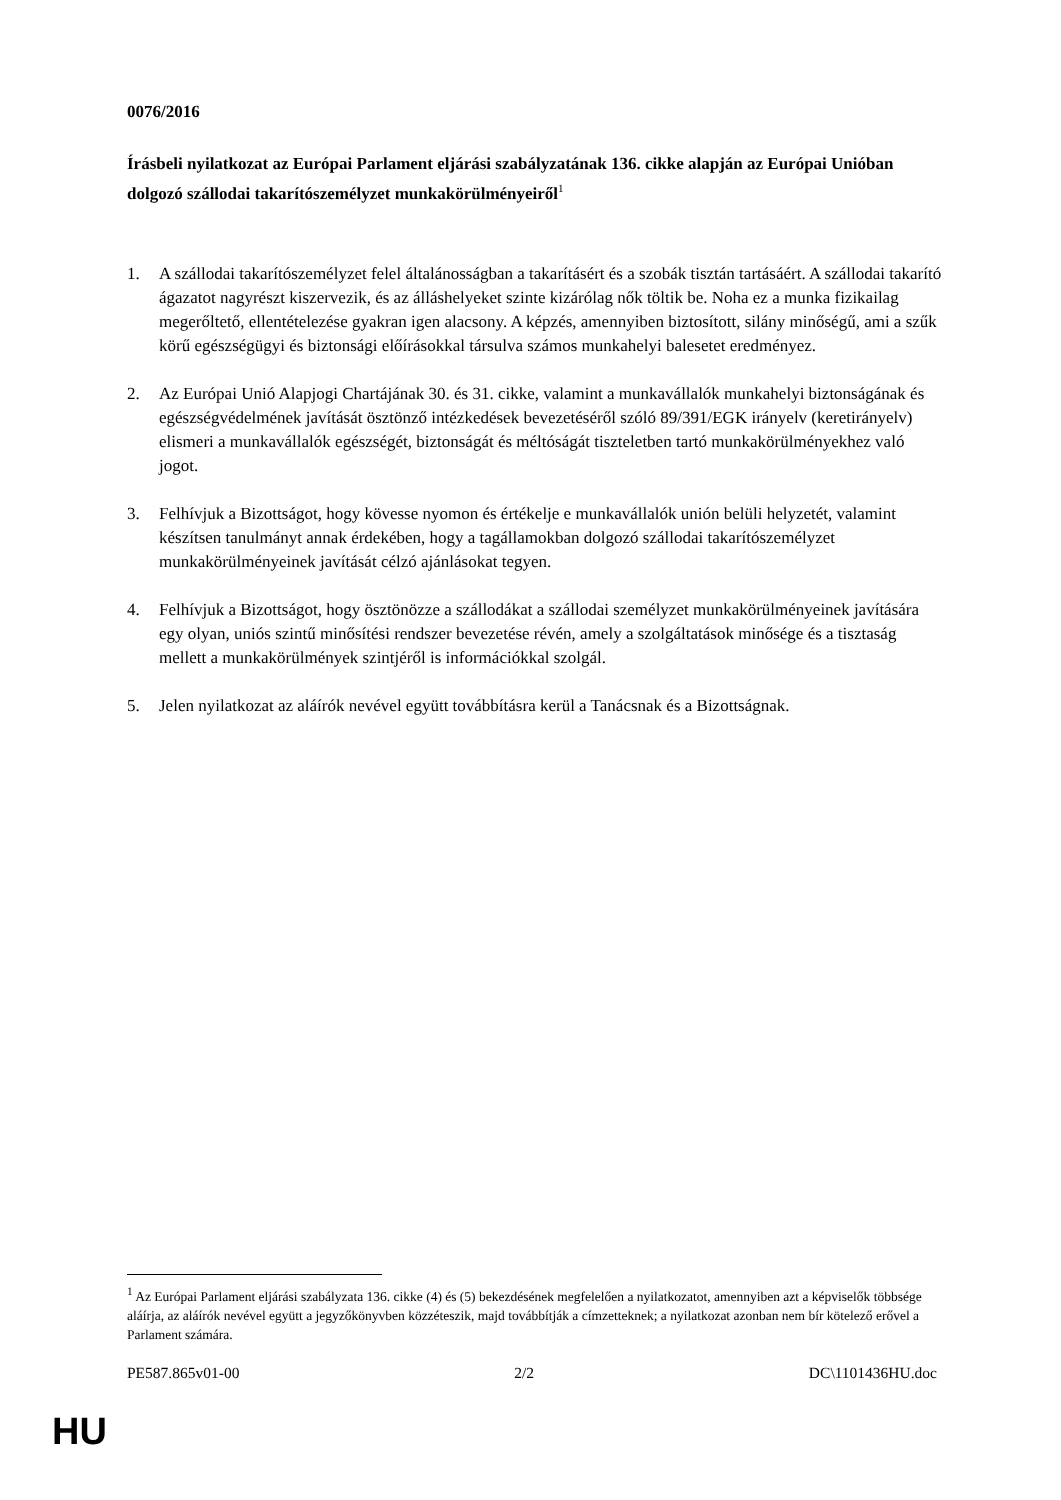0076/2016
Írásbeli nyilatkozat az Európai Parlament eljárási szabályzatának 136. cikke alapján az Európai Unióban dolgozó szállodai takarítószemélyzet munkakörülményeiről<sup>1</sup>
1. A szállodai takarítószemélyzet felel általánosságban a takarításért és a szobák tisztán tartásáért. A szállodai takarító ágazatot nagyrészt kiszervezik, és az álláshelyeket szinte kizárólag nők töltik be. Noha ez a munka fizikailag megerőltető, ellentételezése gyakran igen alacsony. A képzés, amennyiben biztosított, silány minőségű, ami a szűk körű egészségügyi és biztonsági előírásokkal társulva számos munkahelyi balesetet eredményez.
2. Az Európai Unió Alapjogi Chartájának 30. és 31. cikke, valamint a munkavállalók munkahelyi biztonságának és egészségvédelmének javítását ösztönző intézkedések bevezetéséről szóló 89/391/EGK irányelv (keretirányelv) elismeri a munkavállalók egészségét, biztonságát és méltóságát tiszteletben tartó munkakörülményekhez való jogot.
3. Felhívjuk a Bizottságot, hogy kövesse nyomon és értékelje e munkavállalók unión belüli helyzetét, valamint készítsen tanulmányt annak érdekében, hogy a tagállamokban dolgozó szállodai takarítószemélyzet munkakörülményeinek javítását célzó ajánlásokat tegyen.
4. Felhívjuk a Bizottságot, hogy ösztönözze a szállodákat a szállodai személyzet munkakörülményeinek javítására egy olyan, uniós szintű minősítési rendszer bevezetése révén, amely a szolgáltatások minősége és a tisztaság mellett a munkakörülmények szintjéről is információkkal szolgál.
5. Jelen nyilatkozat az aláírók nevével együtt továbbításra kerül a Tanácsnak és a Bizottságnak.
<sup>1</sup> Az Európai Parlament eljárási szabályzata 136. cikke (4) és (5) bekezdésének megfelelően a nyilatkozatot, amennyiben azt a képviselők többsége aláírja, az aláírók nevével együtt a jegyzőkönyvben közzéteszik, majd továbbítják a címzetteknek; a nyilatkozat azonban nem bír kötelező erővel a Parlament számára.
PE587.865v01-00 2/2 DC\1101436HU.doc
HU